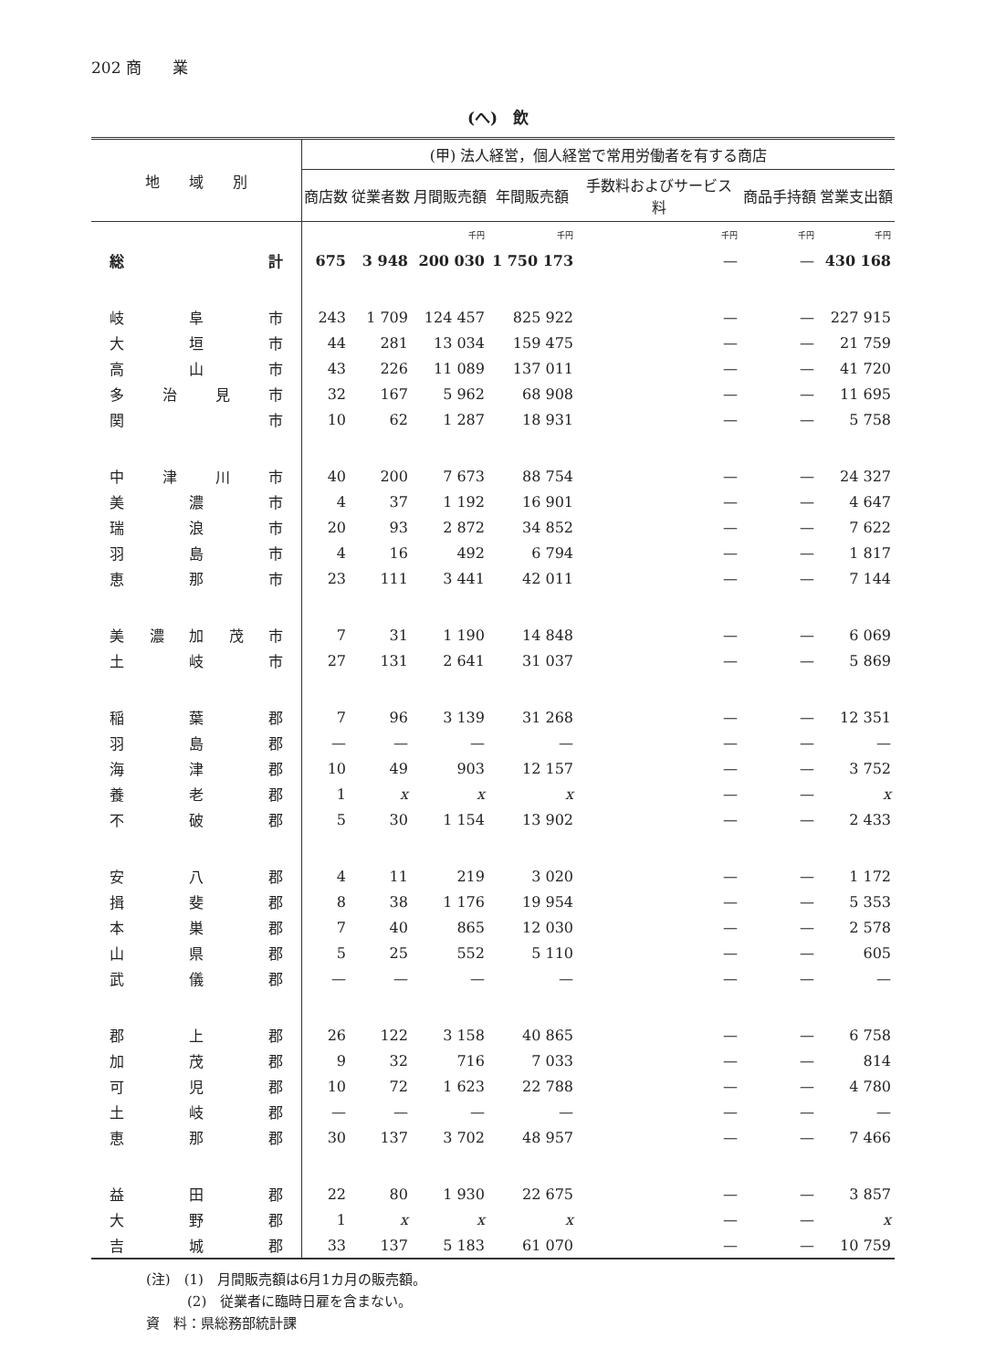202 商　　業
(へ)　飲
| 地 域 別 | (甲) 法人経営，個人経営で常用労働者を有する商店 | | | | | | |
| --- | --- | --- | --- | --- | --- | --- | --- |
| | 商店数 | 従業者数 | 月間販売額 | 年間販売額 | 手数料およびサービス料 | 商品手持額 | 営業支出額 |
| | | | 千円 | 千円 | 千円 | 千円 | 千円 |
| 総 計 | 675 | 3 948 | 200 030 | 1 750 173 | — | — | 430 168 |
| 岐阜市 | 243 | 1 709 | 124 457 | 825 922 | — | — | 227 915 |
| 大垣市 | 44 | 281 | 13 034 | 159 475 | — | — | 21 759 |
| 高山市 | 43 | 226 | 11 089 | 137 011 | — | — | 41 720 |
| 多治見市 | 32 | 167 | 5 962 | 68 908 | — | — | 11 695 |
| 関市 | 10 | 62 | 1 287 | 18 931 | — | — | 5 758 |
| 中津川市 | 40 | 200 | 7 673 | 88 754 | — | — | 24 327 |
| 美濃市 | 4 | 37 | 1 192 | 16 901 | — | — | 4 647 |
| 瑞浪市 | 20 | 93 | 2 872 | 34 852 | — | — | 7 622 |
| 羽島市 | 4 | 16 | 492 | 6 794 | — | — | 1 817 |
| 恵那市 | 23 | 111 | 3 441 | 42 011 | — | — | 7 144 |
| 美濃加茂市 | 7 | 31 | 1 190 | 14 848 | — | — | 6 069 |
| 土岐市 | 27 | 131 | 2 641 | 31 037 | — | — | 5 869 |
| 稲葉郡 | 7 | 96 | 3 139 | 31 268 | — | — | 12 351 |
| 羽島郡 | — | — | — | — | — | — | — |
| 海津郡 | 10 | 49 | 903 | 12 157 | — | — | 3 752 |
| 養老郡 | 1 | x | x | x | — | — | x |
| 不破郡 | 5 | 30 | 1 154 | 13 902 | — | — | 2 433 |
| 安八郡 | 4 | 11 | 219 | 3 020 | — | — | 1 172 |
| 揖斐郡 | 8 | 38 | 1 176 | 19 954 | — | — | 5 353 |
| 本巣郡 | 7 | 40 | 865 | 12 030 | — | — | 2 578 |
| 山県郡 | 5 | 25 | 552 | 5 110 | — | — | 605 |
| 武儀郡 | — | — | — | — | — | — | — |
| 郡上郡 | 26 | 122 | 3 158 | 40 865 | — | — | 6 758 |
| 加茂郡 | 9 | 32 | 716 | 7 033 | — | — | 814 |
| 可児郡 | 10 | 72 | 1 623 | 22 788 | — | — | 4 780 |
| 土岐郡 | — | — | — | — | — | — | — |
| 恵那郡 | 30 | 137 | 3 702 | 48 957 | — | — | 7 466 |
| 益田郡 | 22 | 80 | 1 930 | 22 675 | — | — | 3 857 |
| 大野郡 | 1 | x | x | x | — | — | x |
| 吉城郡 | 33 | 137 | 5 183 | 61 070 | — | — | 10 759 |
(注)　(1)　月間販売額は6月1カ月の販売額。
　　　(2)　従業者に臨時日雇を含まない。
資　料：県総務部統計課